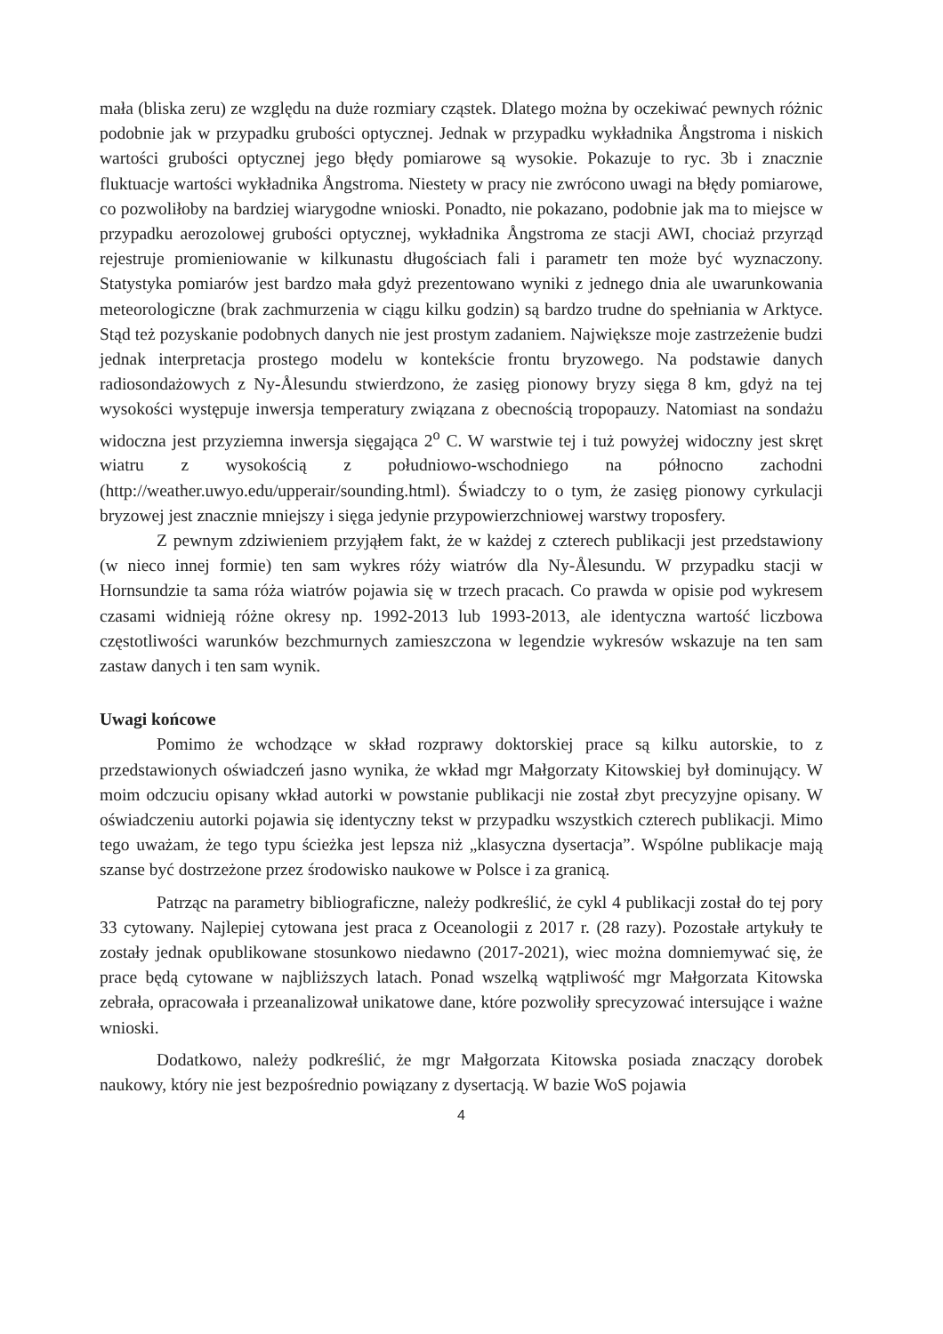mała (bliska zeru) ze względu na duże rozmiary cząstek. Dlatego można by oczekiwać pewnych różnic podobnie jak w przypadku grubości optycznej. Jednak w przypadku wykładnika Ångstroma i niskich wartości grubości optycznej jego błędy pomiarowe są wysokie. Pokazuje to ryc. 3b i znacznie fluktuacje wartości wykładnika Ångstroma. Niestety w pracy nie zwrócono uwagi na błędy pomiarowe, co pozwoliłoby na bardziej wiarygodne wnioski. Ponadto, nie pokazano, podobnie jak ma to miejsce w przypadku aerozolowej grubości optycznej, wykładnika Ångstroma ze stacji AWI, chociaż przyrząd rejestruje promieniowanie w kilkunastu długościach fali i parametr ten może być wyznaczony. Statystyka pomiarów jest bardzo mała gdyż prezentowano wyniki z jednego dnia ale uwarunkowania meteorologiczne (brak zachmurzenia w ciągu kilku godzin) są bardzo trudne do spełniania w Arktyce. Stąd też pozyskanie podobnych danych nie jest prostym zadaniem. Największe moje zastrzeżenie budzi jednak interpretacja prostego modelu w kontekście frontu bryzowego. Na podstawie danych radiosondażowych z Ny-Ålesundu stwierdzono, że zasięg pionowy bryzy sięga 8 km, gdyż na tej wysokości występuje inwersja temperatury związana z obecnością tropopauzy. Natomiast na sondażu widoczna jest przyziemna inwersja sięgająca 2<sup>o</sup> C. W warstwie tej i tuż powyżej widoczny jest skręt wiatru z wysokością z południowo-wschodniego na północno zachodni (http://weather.uwyo.edu/upperair/sounding.html). Świadczy to o tym, że zasięg pionowy cyrkulacji bryzowej jest znacznie mniejszy i sięga jedynie przypowierzchniowej warstwy troposfery.
Z pewnym zdziwieniem przyjąłem fakt, że w każdej z czterech publikacji jest przedstawiony (w nieco innej formie) ten sam wykres róży wiatrów dla Ny-Ålesundu. W przypadku stacji w Hornsundzie ta sama róża wiatrów pojawia się w trzech pracach. Co prawda w opisie pod wykresem czasami widnieją różne okresy np. 1992-2013 lub 1993-2013, ale identyczna wartość liczbowa częstotliwości warunków bezchmurnych zamieszczona w legendzie wykresów wskazuje na ten sam zastaw danych i ten sam wynik.
Uwagi końcowe
Pomimo że wchodzące w skład rozprawy doktorskiej prace są kilku autorskie, to z przedstawionych oświadczeń jasno wynika, że wkład mgr Małgorzaty Kitowskiej był dominujący. W moim odczuciu opisany wkład autorki w powstanie publikacji nie został zbyt precyzyjne opisany. W oświadczeniu autorki pojawia się identyczny tekst w przypadku wszystkich czterech publikacji. Mimo tego uważam, że tego typu ścieżka jest lepsza niż „klasyczna dysertacja”. Wspólne publikacje mają szanse być dostrzeżone przez środowisko naukowe w Polsce i za granicą.
Patrząc na parametry bibliograficzne, należy podkreślić, że cykl 4 publikacji został do tej pory 33 cytowany. Najlepiej cytowana jest praca z Oceanologii z 2017 r. (28 razy). Pozostałe artykuły te zostały jednak opublikowane stosunkowo niedawno (2017-2021), wiec można domniemywać się, że prace będą cytowane w najbliższych latach. Ponad wszelką wątpliwość mgr Małgorzata Kitowska zebrała, opracowała i przeanalizował unikatowe dane, które pozwoliły sprecyzować intersujące i ważne wnioski.
Dodatkowo, należy podkreślić, że mgr Małgorzata Kitowska posiada znaczący dorobek naukowy, który nie jest bezpośrednio powiązany z dysertacją. W bazie WoS pojawia
4